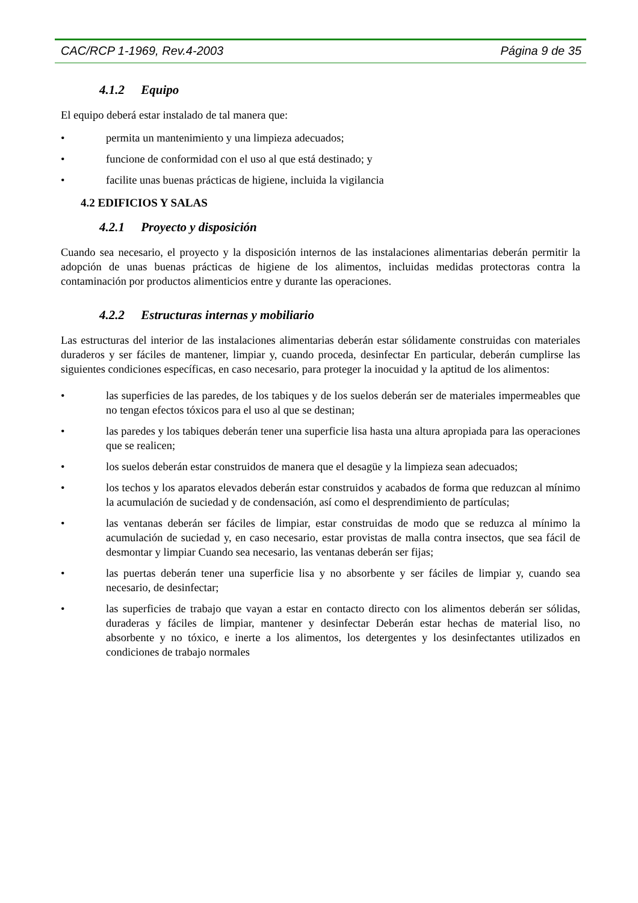CAC/RCP 1-1969, Rev.4-2003 Página 9 de 35
4.1.2 Equipo
El equipo deberá estar instalado de tal manera que:
• permita un mantenimiento y una limpieza adecuados;
• funcione de conformidad con el uso al que está destinado; y
• facilite unas buenas prácticas de higiene, incluida la vigilancia
4.2 EDIFICIOS Y SALAS
4.2.1 Proyecto y disposición
Cuando sea necesario, el proyecto y la disposición internos de las instalaciones alimentarias deberán permitir la adopción de unas buenas prácticas de higiene de los alimentos, incluidas medidas protectoras contra la contaminación por productos alimenticios entre y durante las operaciones.
4.2.2 Estructuras internas y mobiliario
Las estructuras del interior de las instalaciones alimentarias deberán estar sólidamente construidas con materiales duraderos y ser fáciles de mantener, limpiar y, cuando proceda, desinfectar En particular, deberán cumplirse las siguientes condiciones específicas, en caso necesario, para proteger la inocuidad y la aptitud de los alimentos:
• las superficies de las paredes, de los tabiques y de los suelos deberán ser de materiales impermeables que no tengan efectos tóxicos para el uso al que se destinan;
• las paredes y los tabiques deberán tener una superficie lisa hasta una altura apropiada para las operaciones que se realicen;
• los suelos deberán estar construidos de manera que el desagüe y la limpieza sean adecuados;
• los techos y los aparatos elevados deberán estar construidos y acabados de forma que reduzcan al mínimo la acumulación de suciedad y de condensación, así como el desprendimiento de partículas;
• las ventanas deberán ser fáciles de limpiar, estar construidas de modo que se reduzca al mínimo la acumulación de suciedad y, en caso necesario, estar provistas de malla contra insectos, que sea fácil de desmontar y limpiar Cuando sea necesario, las ventanas deberán ser fijas;
• las puertas deberán tener una superficie lisa y no absorbente y ser fáciles de limpiar y, cuando sea necesario, de desinfectar;
• las superficies de trabajo que vayan a estar en contacto directo con los alimentos deberán ser sólidas, duraderas y fáciles de limpiar, mantener y desinfectar Deberán estar hechas de material liso, no absorbente y no tóxico, e inerte a los alimentos, los detergentes y los desinfectantes utilizados en condiciones de trabajo normales